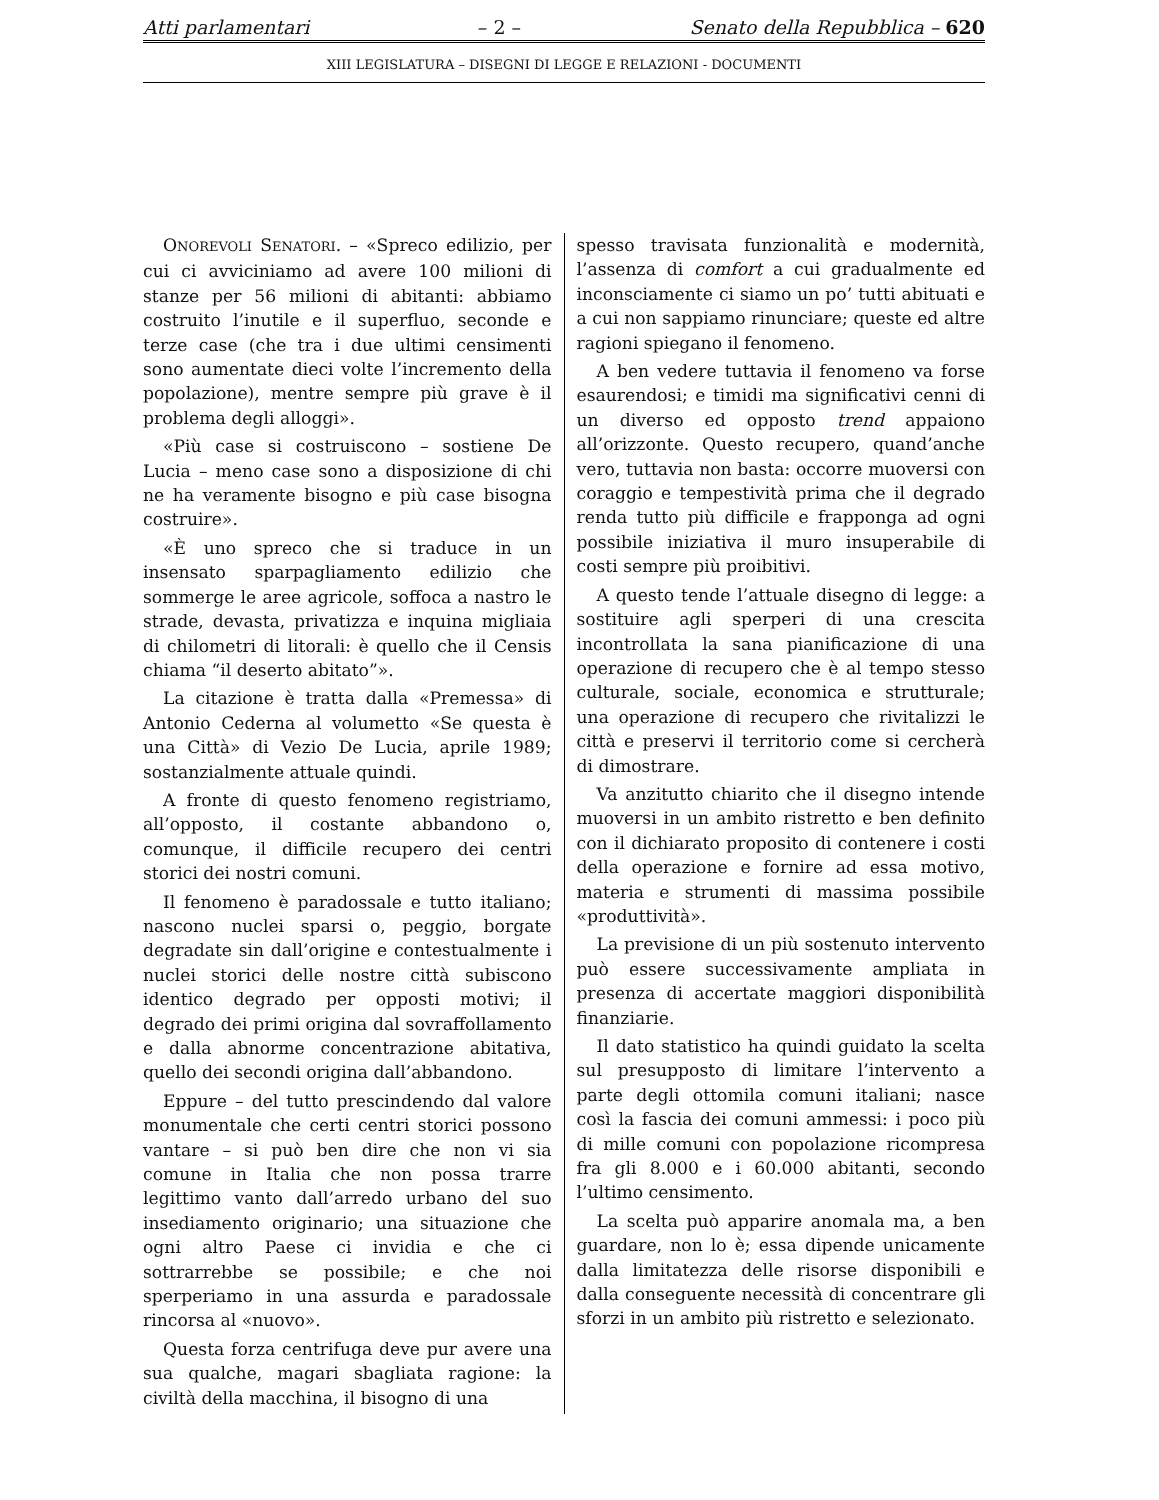Atti parlamentari – 2 – Senato della Repubblica – 620
XIII LEGISLATURA – DISEGNI DI LEGGE E RELAZIONI - DOCUMENTI
ONOREVOLI SENATORI. – «Spreco edilizio, per cui ci avviciniamo ad avere 100 milioni di stanze per 56 milioni di abitanti: abbiamo costruito l’inutile e il superfluo, seconde e terze case (che tra i due ultimi censimenti sono aumentate dieci volte l’incremento della popolazione), mentre sempre più grave è il problema degli alloggi».
«Più case si costruiscono – sostiene De Lucia – meno case sono a disposizione di chi ne ha veramente bisogno e più case bisogna costruire».
«È uno spreco che si traduce in un insensato sparpagliamento edilizio che sommerge le aree agricole, soffoca a nastro le strade, devasta, privatizza e inquina migliaia di chilometri di litorali: è quello che il Censis chiama “il deserto abitato”».
La citazione è tratta dalla «Premessa» di Antonio Cederna al volumetto «Se questa è una Città» di Vezio De Lucia, aprile 1989; sostanzialmente attuale quindi.
A fronte di questo fenomeno registriamo, all’opposto, il costante abbandono o, comunque, il difficile recupero dei centri storici dei nostri comuni.
Il fenomeno è paradossale e tutto italiano; nascono nuclei sparsi o, peggio, borgate degradate sin dall’origine e contestualmente i nuclei storici delle nostre città subiscono identico degrado per opposti motivi; il degrado dei primi origina dal sovraffollamento e dalla abnorme concentrazione abitativa, quello dei secondi origina dall’abbandono.
Eppure – del tutto prescindendo dal valore monumentale che certi centri storici possono vantare – si può ben dire che non vi sia comune in Italia che non possa trarre legittimo vanto dall’arredo urbano del suo insediamento originario; una situazione che ogni altro Paese ci invidia e che ci sottrarrebbe se possibile; e che noi sperperiamo in una assurda e paradossale rincorsa al «nuovo».
Questa forza centrifuga deve pur avere una sua qualche, magari sbagliata ragione: la civiltà della macchina, il bisogno di una
spesso travisata funzionalità e modernità, l’assenza di comfort a cui gradualmente ed inconsciamente ci siamo un po’ tutti abituati e a cui non sappiamo rinunciare; queste ed altre ragioni spiegano il fenomeno.
A ben vedere tuttavia il fenomeno va forse esaurendosi; e timidi ma significativi cenni di un diverso ed opposto trend appaiono all’orizzonte. Questo recupero, quand’anche vero, tuttavia non basta: occorre muoversi con coraggio e tempestività prima che il degrado renda tutto più difficile e frapponga ad ogni possibile iniziativa il muro insuperabile di costi sempre più proibitivi.
A questo tende l’attuale disegno di legge: a sostituire agli sperperi di una crescita incontrollata la sana pianificazione di una operazione di recupero che è al tempo stesso culturale, sociale, economica e strutturale; una operazione di recupero che rivitalizzi le città e preservi il territorio come si cercherà di dimostrare.
Va anzitutto chiarito che il disegno intende muoversi in un ambito ristretto e ben definito con il dichiarato proposito di contenere i costi della operazione e fornire ad essa motivo, materia e strumenti di massima possibile «produttività».
La previsione di un più sostenuto intervento può essere successivamente ampliata in presenza di accertate maggiori disponibilità finanziarie.
Il dato statistico ha quindi guidato la scelta sul presupposto di limitare l’intervento a parte degli ottomila comuni italiani; nasce così la fascia dei comuni ammessi: i poco più di mille comuni con popolazione ricompresa fra gli 8.000 e i 60.000 abitanti, secondo l’ultimo censimento.
La scelta può apparire anomala ma, a ben guardare, non lo è; essa dipende unicamente dalla limitatezza delle risorse disponibili e dalla conseguente necessità di concentrare gli sforzi in un ambito più ristretto e selezionato.